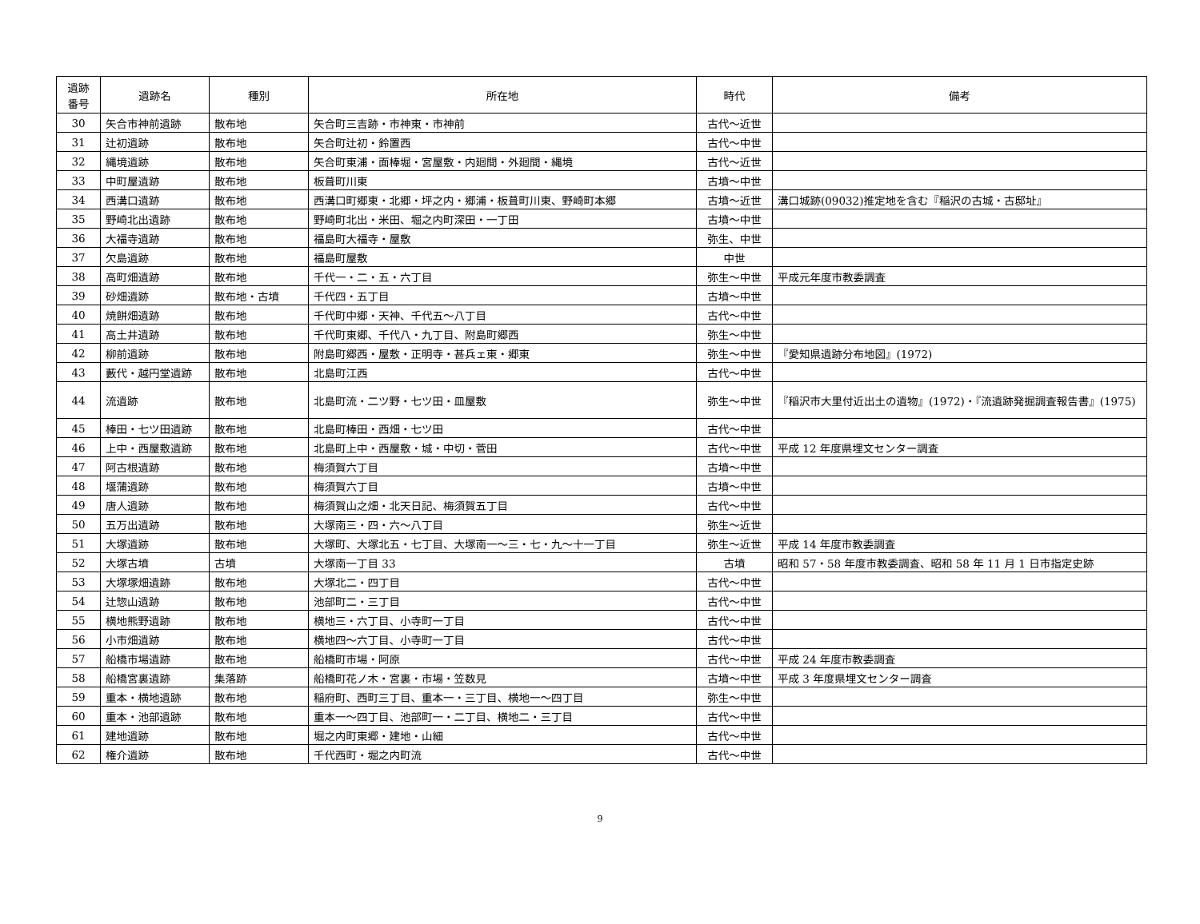| 遺跡 番号 | 遺跡名 | 種別 | 所在地 | 時代 | 備考 |
| --- | --- | --- | --- | --- | --- |
| 30 | 矢合市神前遺跡 | 散布地 | 矢合町三吉跡・市神東・市神前 | 古代～近世 | |
| 31 | 辻初遺跡 | 散布地 | 矢合町辻初・鈴置西 | 古代～中世 | |
| 32 | 縄境遺跡 | 散布地 | 矢合町東浦・面棒堀・宮屋敷・内廻間・外廻間・縄境 | 古代～近世 | |
| 33 | 中町屋遺跡 | 散布地 | 板葺町川東 | 古墳～中世 | |
| 34 | 西溝口遺跡 | 散布地 | 西溝口町郷東・北郷・坪之内・郷浦・板葺町川東、野崎町本郷 | 古墳～近世 | 溝口城跡(09032)推定地を含む『稲沢の古城・古邸址』 |
| 35 | 野崎北出遺跡 | 散布地 | 野崎町北出・米田、堀之内町深田・一丁田 | 古墳～中世 | |
| 36 | 大福寺遺跡 | 散布地 | 福島町大福寺・屋敷 | 弥生、中世 | |
| 37 | 欠島遺跡 | 散布地 | 福島町屋敷 | 中世 | |
| 38 | 高町畑遺跡 | 散布地 | 千代一・二・五・六丁目 | 弥生～中世 | 平成元年度市教委調査 |
| 39 | 砂畑遺跡 | 散布地・古墳 | 千代四・五丁目 | 古墳～中世 | |
| 40 | 焼餅畑遺跡 | 散布地 | 千代町中郷・天神、千代五～八丁目 | 古代～中世 | |
| 41 | 高土井遺跡 | 散布地 | 千代町東郷、千代八・九丁目、附島町郷西 | 弥生～中世 | |
| 42 | 柳前遺跡 | 散布地 | 附島町郷西・屋敷・正明寺・甚兵ェ東・郷東 | 弥生～中世 | 『愛知県遺跡分布地図』(1972) |
| 43 | 藪代・越円堂遺跡 | 散布地 | 北島町江西 | 古代～中世 | |
| 44 | 流遺跡 | 散布地 | 北島町流・二ツ野・七ツ田・皿屋敷 | 弥生～中世 | 『稲沢市大里付近出土の遺物』(1972)・『流遺跡発掘調査報告書』(1975) |
| 45 | 棒田・七ツ田遺跡 | 散布地 | 北島町棒田・西畑・七ツ田 | 古代～中世 | |
| 46 | 上中・西屋敷遺跡 | 散布地 | 北島町上中・西屋敷・城・中切・菅田 | 古代～中世 | 平成 12 年度県埋文センター調査 |
| 47 | 阿古根遺跡 | 散布地 | 梅須賀六丁目 | 古墳～中世 | |
| 48 | 堰蒲遺跡 | 散布地 | 梅須賀六丁目 | 古墳～中世 | |
| 49 | 唐人遺跡 | 散布地 | 梅須賀山之畑・北天日記、梅須賀五丁目 | 古代～中世 | |
| 50 | 五万出遺跡 | 散布地 | 大塚南三・四・六～八丁目 | 弥生～近世 | |
| 51 | 大塚遺跡 | 散布地 | 大塚町、大塚北五・七丁目、大塚南一～三・七・九～十一丁目 | 弥生～近世 | 平成 14 年度市教委調査 |
| 52 | 大塚古墳 | 古墳 | 大塚南一丁目 33 | 古墳 | 昭和 57・58 年度市教委調査、昭和 58 年 11 月 1 日市指定史跡 |
| 53 | 大塚塚畑遺跡 | 散布地 | 大塚北二・四丁目 | 古代～中世 | |
| 54 | 辻惣山遺跡 | 散布地 | 池部町二・三丁目 | 古代～中世 | |
| 55 | 横地熊野遺跡 | 散布地 | 横地三・六丁目、小寺町一丁目 | 古代～中世 | |
| 56 | 小市畑遺跡 | 散布地 | 横地四～六丁目、小寺町一丁目 | 古代～中世 | |
| 57 | 船橋市場遺跡 | 散布地 | 船橋町市場・阿原 | 古代～中世 | 平成 24 年度市教委調査 |
| 58 | 船橋宮裏遺跡 | 集落跡 | 船橋町花ノ木・宮裏・市場・笠数見 | 古墳～中世 | 平成 3 年度県埋文センター調査 |
| 59 | 重本・横地遺跡 | 散布地 | 稲府町、西町三丁目、重本一・三丁目、横地一～四丁目 | 弥生～中世 | |
| 60 | 重本・池部遺跡 | 散布地 | 重本一～四丁目、池部町一・二丁目、横地二・三丁目 | 古代～中世 | |
| 61 | 建地遺跡 | 散布地 | 堀之内町東郷・建地・山細 | 古代～中世 | |
| 62 | 権介遺跡 | 散布地 | 千代西町・堀之内町流 | 古代～中世 | |
9